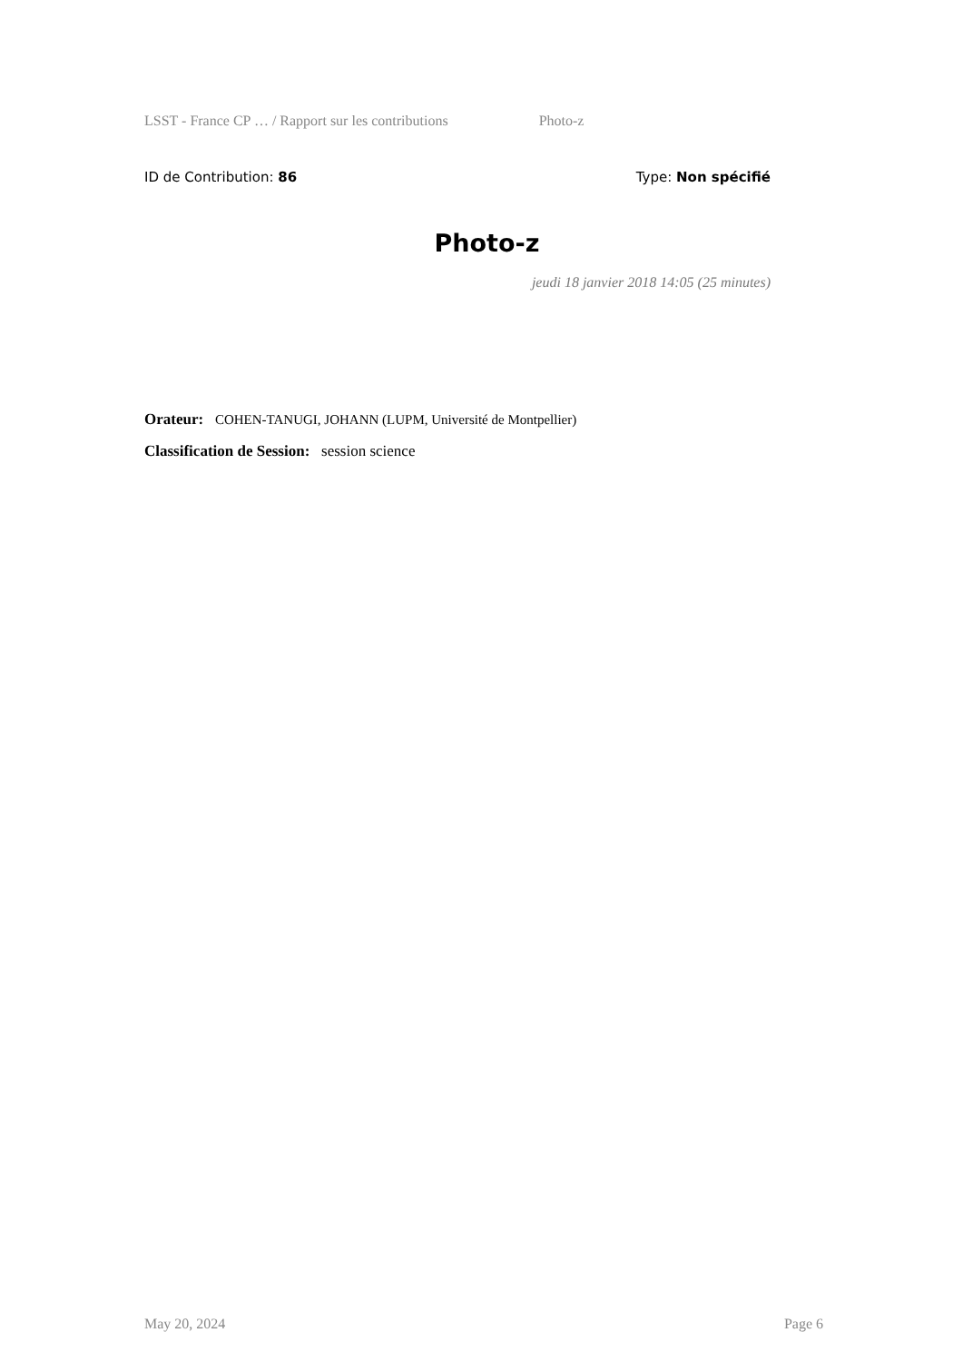LSST - France CP … / Rapport sur les contributions Photo-z
ID de Contribution: 86 Type: Non spécifié
Photo-z
jeudi 18 janvier 2018 14:05 (25 minutes)
Orateur: COHEN-TANUGI, JOHANN (LUPM, Université de Montpellier)
Classification de Session: session science
May 20, 2024 Page 6